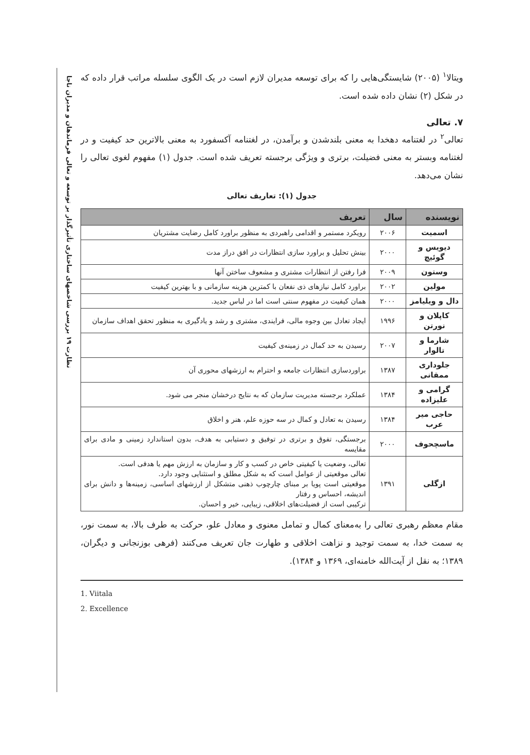نظارت ۱۹ بررسی شاخصهای ساختاری تأثیرگذار بر توسعه و تعالی فرماندهان و مدیران ناجا
ویتالا<sup>۱</sup> (۲۰۰۵) شایستگی‌هایی را که برای توسعه مدیران لازم است در یک الگوی سلسله مراتب قرار داده که در شکل (۲) نشان داده شده است.
۷. تعالی
تعالی<sup>۲</sup> در لغتنامه دهخدا به معنی بلندشدن و برآمدن، در لغتنامه آکسفورد به معنی بالاترین حد کیفیت و در لغتنامه وبستر به معنی فضیلت، برتری و ویژگی برجسته تعریف شده است. جدول (۱) مفهوم لغوی تعالی را نشان می‌دهد.
جدول (۱): تعاریف تعالی
| نویسنده | سال | تعریف |
| --- | --- | --- |
| اسمیت | ۲۰۰۶ | رویکرد مستمر و اقدامی راهبردی به منظور براورد کامل رضایت مشتریان |
| دیویس و گوئیچ | ۲۰۰۰ | بینش تحلیل و براورد سازی انتظارات در افق دراز مدت |
| وستون | ۲۰۰۹ | فرا رفتن از انتظارات مشتری و مشعوف ساختن آنها |
| مولین | ۲۰۰۲ | براورد کامل نیازهای ذی نفعان با کمترین هزینه سازمانی و با بهترین کیفیت |
| دال و ویلیامز | ۲۰۰۰ | همان کیفیت در مفهوم سنتی است اما در لباس جدید. |
| کاپلان و نورتن | ۱۹۹۶ | ایجاد تعادل بین وجوه مالی، فرایندی، مشتری و رشد و یادگیری به منظور تحقق اهداف سازمان |
| شارما و تالوار | ۲۰۰۷ | رسیدن به حد کمال در زمینه‌ی کیفیت |
| جلوداری ممقانی | ۱۳۸۷ | براوردسازی انتظارات جامعه و احترام به ارزشهای محوری آن |
| گرامی و علیزاده | ۱۳۸۴ | عملکرد برجسته مدیریت سازمان که به نتایج درخشان منجر می شود. |
| حاجی میر عرب | ۱۳۸۴ | رسیدن به تعادل و کمال در سه حوزه علم، هنر و اخلاق |
| ماسچحوف | ۲۰۰۰ | برجستگی، تفوق و برتری در توفیق و دستیابی به هدف، بدون استاندارد زمینی و مادی برای مقایسه |
| ازگلی | ۱۳۹۱ | تعالی، وضعیت یا کیفیتی خاص در کسب و کار و سازمان به ارزش مهم یا هدفی است. تعالی موقعیتی از عوامل است که به شکل مطلق و استثنایی وجود دارد. موقعیتی است پویا بر مبنای چارچوب ذهنی متشکل از ارزشهای اساسی، زمینه‌ها و دانش برای اندیشه، احساس و رفتار ترکیبی است از فضیلت‌های اخلاقی، زیبایی، خیر و احسان. |
مقام معظم رهبری تعالی را به‌معنای کمال و تمامل معنوی و معادل علو، حرکت به طرف بالا، به سمت نور، به سمت خدا، به سمت توجید و نزاهت اخلاقی و طهارت جان تعریف می‌کنند (فرهی بوزنجانی و دیگران، ۱۳۸۹؛ به نقل از آیت‌الله خامنه‌ای، ۱۳۶۹ و ۱۳۸۴).
1. Viitala
2. Excellence